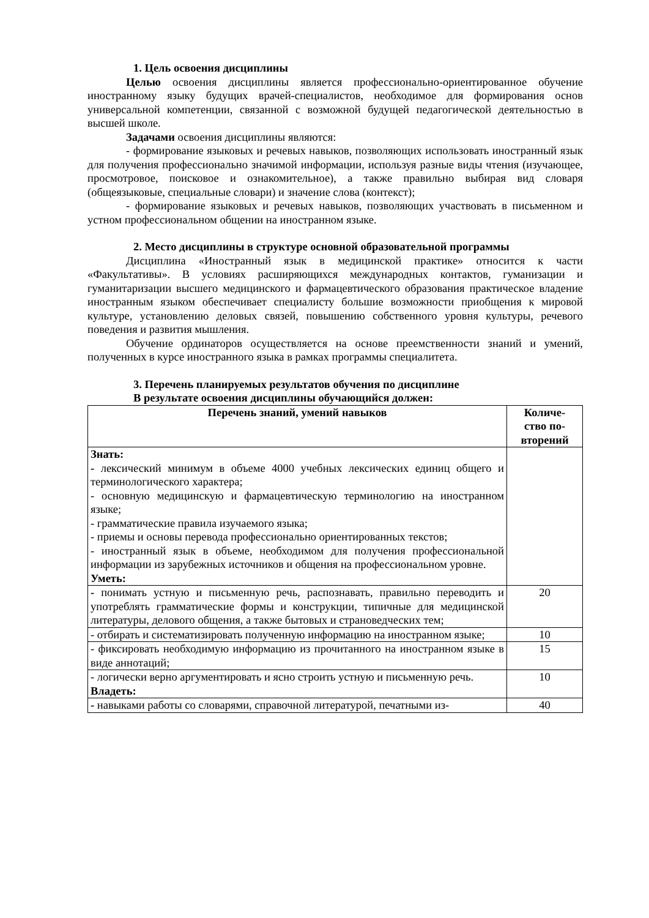1. Цель освоения дисциплины
Целью освоения дисциплины является профессионально-ориентированное обучение иностранному языку будущих врачей-специалистов, необходимое для формирования основ универсальной компетенции, связанной с возможной будущей педагогической деятельностью в высшей школе.
Задачами освоения дисциплины являются:
- формирование языковых и речевых навыков, позволяющих использовать иностранный язык для получения профессионально значимой информации, используя разные виды чтения (изучающее, просмотровое, поисковое и ознакомительное), а также правильно выбирая вид словаря (общеязыковые, специальные словари) и значение слова (контекст);
- формирование языковых и речевых навыков, позволяющих участвовать в письменном и устном профессиональном общении на иностранном языке.
2. Место дисциплины в структуре основной образовательной программы
Дисциплина «Иностранный язык в медицинской практике» относится к части «Факультативы». В условиях расширяющихся международных контактов, гуманизации и гуманитаризации высшего медицинского и фармацевтического образования практическое владение иностранным языком обеспечивает специалисту большие возможности приобщения к мировой культуре, установлению деловых связей, повышению собственного уровня культуры, речевого поведения и развития мышления.
Обучение ординаторов осуществляется на основе преемственности знаний и умений, полученных в курсе иностранного языка в рамках программы специалитета.
3. Перечень планируемых результатов обучения по дисциплине
В результате освоения дисциплины обучающийся должен:
| Перечень знаний, умений навыков | Количе- ство по- вторений |
| --- | --- |
| Знать: - лексический минимум в объеме 4000 учебных лексических единиц общего и терминологического характера; - основную медицинскую и фармацевтическую терминологию на иностранном языке; - грамматические правила изучаемого языка; - приемы и основы перевода профессионально ориентированных текстов; - иностранный язык в объеме, необходимом для получения профессиональной информации из зарубежных источников и общения на профессиональном уровне. Уметь: | |
| - понимать устную и письменную речь, распознавать, правильно переводить и употреблять грамматические формы и конструкции, типичные для медицинской литературы, делового общения, а также бытовых и страноведческих тем; | 20 |
| - отбирать и систематизировать полученную информацию на иностранном языке; | 10 |
| - фиксировать необходимую информацию из прочитанного на иностранном языке в виде аннотаций; | 15 |
| - логически верно аргументировать и ясно строить устную и письменную речь. Владеть: | 10 |
| - навыками работы со словарями, справочной литературой, печатными из- | 40 |